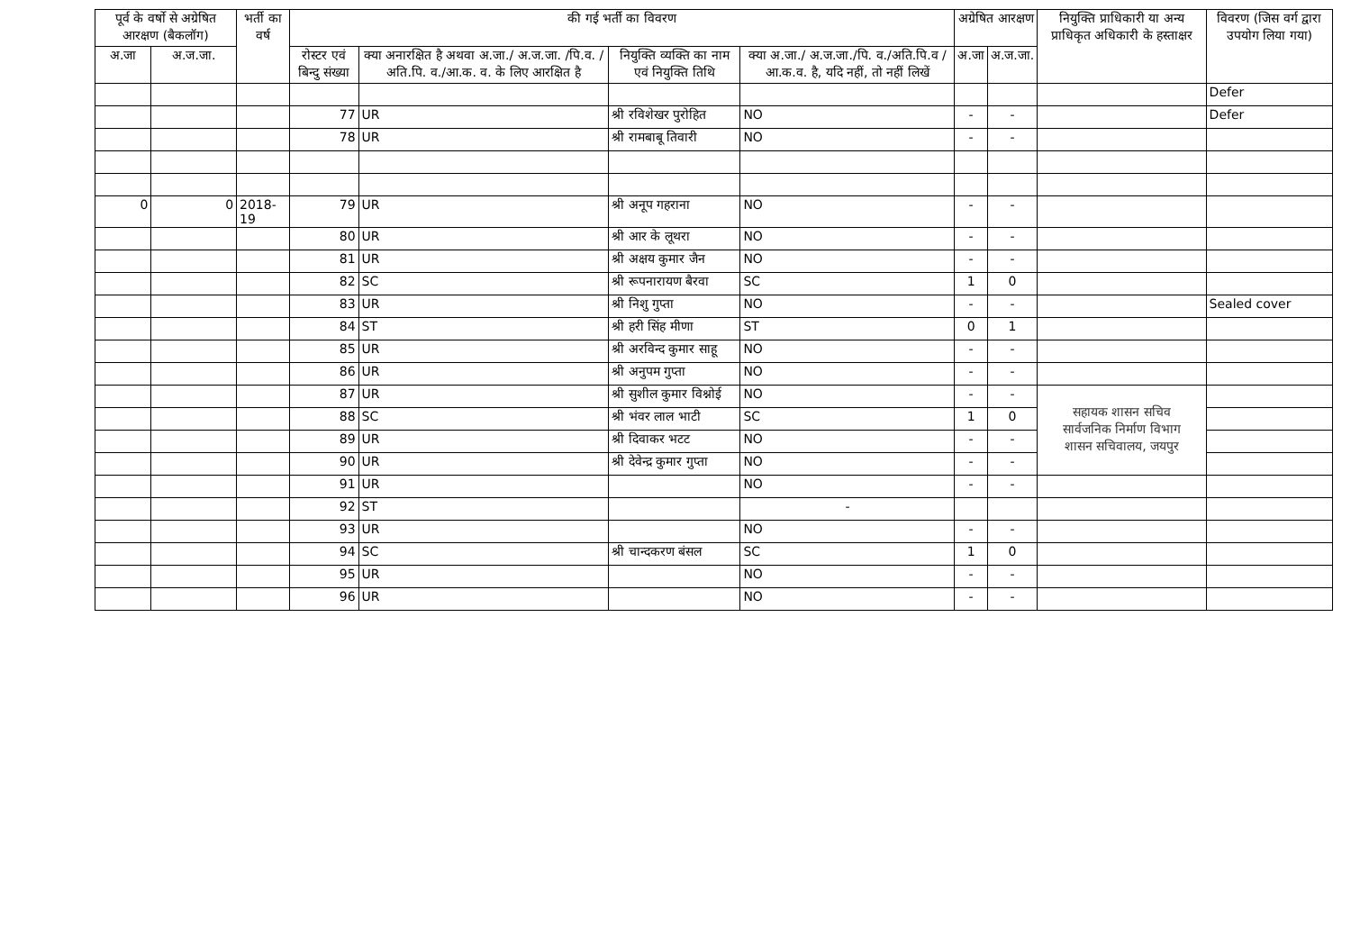| पूर्व के वर्षो से अग्रेषित आरक्षण (बैकलॉग) | | भर्ती का वर्ष | की गई भर्ती का विवरण | | | | अग्रेषित आरक्षण | | नियुक्ति प्राधिकारी या अन्य प्राधिकृत अधिकारी के हस्ताक्षर | विवरण (जिस वर्ग द्वारा उपयोग लिया गया) |
| --- | --- | --- | --- | --- | --- | --- | --- | --- | --- | --- |
| अ.जा | अ.ज.जा. | | रोस्टर एवं बिन्दु संख्या | क्या अनारक्षित है अथवा अ.जा./ अ.ज.जा. /पि.व. /अति.पि. व./आ.क. व. के लिए आरक्षित है | नियुक्ति व्यक्ति का नाम एवं नियुक्ति तिथि | क्या अ.जा./ अ.ज.जा./पि. व./अति.पि.व /आ.क.व. है, यदि नहीं, तो नहीं लिखें | अ.जा | अ.ज.जा. | | |
| | | | | | | | | | | Defer |
| | | | 77 | UR | श्री रविशेखर पुरोहित | NO | - | - | | Defer |
| | | | 78 | UR | श्री रामबाबू तिवारी | NO | - | - | | |
| 0 | 0 | 2018-19 | 79 | UR | श्री अनूप गहराना | NO | - | - | | |
| | | | 80 | UR | श्री आर के लूथरा | NO | - | - | | |
| | | | 81 | UR | श्री अक्षय कुमार जैन | NO | - | - | | |
| | | | 82 | SC | श्री रूपनारायण बैरवा | SC | 1 | 0 | | |
| | | | 83 | UR | श्री निशु गुप्ता | NO | - | - | | Sealed cover |
| | | | 84 | ST | श्री हरी सिंह मीणा | ST | 0 | 1 | | |
| | | | 85 | UR | श्री अरविन्द कुमार साहू | NO | - | - | | |
| | | | 86 | UR | श्री अनुपम गुप्ता | NO | - | - | | |
| | | | 87 | UR | श्री सुशील कुमार विश्नोई | NO | - | - | सहायक शासन सचिव सार्वजनिक निर्माण विभाग शासन सचिवालय, जयपुर | |
| | | | 88 | SC | श्री भंवर लाल भाटी | SC | 1 | 0 | | |
| | | | 89 | UR | श्री दिवाकर भटट | NO | - | - | | |
| | | | 90 | UR | श्री देवेन्द्र कुमार गुप्ता | NO | - | - | | |
| | | | 91 | UR | | NO | - | - | | |
| | | | 92 | ST | | - | | | | |
| | | | 93 | UR | | NO | - | - | | |
| | | | 94 | SC | श्री चान्दकरण बंसल | SC | 1 | 0 | | |
| | | | 95 | UR | | NO | - | - | | |
| | | | 96 | UR | | NO | - | - | | |